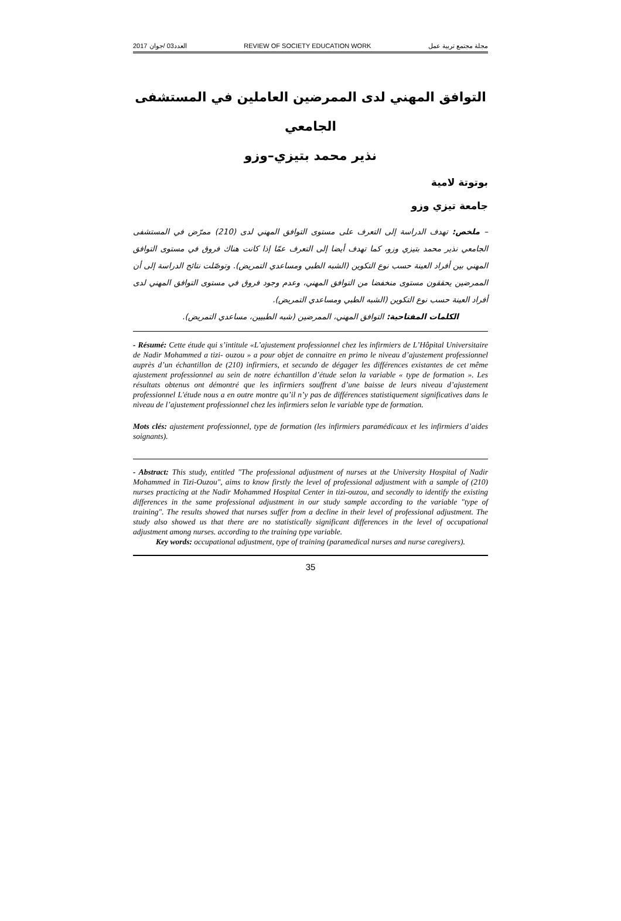2017 العدد03 /جوان REVIEW OF SOCIETY EDUCATION WORK مجلة مجتمع تربية عمل
التوافق المهني لدى الممرضين العاملين في المستشفى الجامعي
نذير محمد بتيزي–وزو
بوتوتة لامية
جامعة تيزي وزو
– ملخص: تهدف الدراسة إلى التعرف على مستوى التوافق المهني لدى (210) ممرّض في المستشفى الجامعي نذير محمد بتيزي وزو، كما تهدف أيضا إلى التعرف عمّا إذا كانت هناك فروق في مستوى التوافق المهني بين أفراد العينة حسب نوع التكوين (الشبه الطبي ومساعدي التمريض). وتوصّلت نتائج الدراسة إلى أن الممرضين يحققون مستوى منخفضا من التوافق المهني، وعدم وجود فروق في مستوى التوافق المهني لدى أفراد العينة حسب نوع التكوين (الشبه الطبي ومساعدي التمريض).
الكلمات المفتاحية: التوافق المهني، الممرضين (شبه الطبيين، مساعدي التمريض).
- Résumé: Cette étude qui s’intitule «L’ajustement professionnel chez les infirmiers de L’Hôpital Universitaire de Nadir Mohammed a tizi- ouzou » a pour objet de connaitre en primo le niveau d’ajustement professionnel auprès d’un échantillon de (210) infirmiers, et secundo de dégager les différences existantes de cet même ajustement professionnel au sein de notre échantillon d’étude selon la variable « type de formation ». Les résultats obtenus ont démontré que les infirmiers souffrent d’une baisse de leurs niveau d’ajustement professionnel L'étude nous a en outre montre qu’il n’y pas de différences statistiquement significatives dans le niveau de l’ajustement professionnel chez les infirmiers selon le variable type de formation.
Mots clés: ajustement professionnel, type de formation (les infirmiers paramédicaux et les infirmiers d’aides soignants).
- Abstract: This study, entitled "The professional adjustment of nurses at the University Hospital of Nadir Mohammed in Tizi-Ouzou", aims to know firstly the level of professional adjustment with a sample of (210) nurses practicing at the Nadir Mohammed Hospital Center in tizi-ouzou, and secondly to identify the existing differences in the same professional adjustment in our study sample according to the variable "type of training". The results showed that nurses suffer from a decline in their level of professional adjustment. The study also showed us that there are no statistically significant differences in the level of occupational adjustment among nurses. according to the training type variable.
Key words: occupational adjustment, type of training (paramedical nurses and nurse caregivers).
35